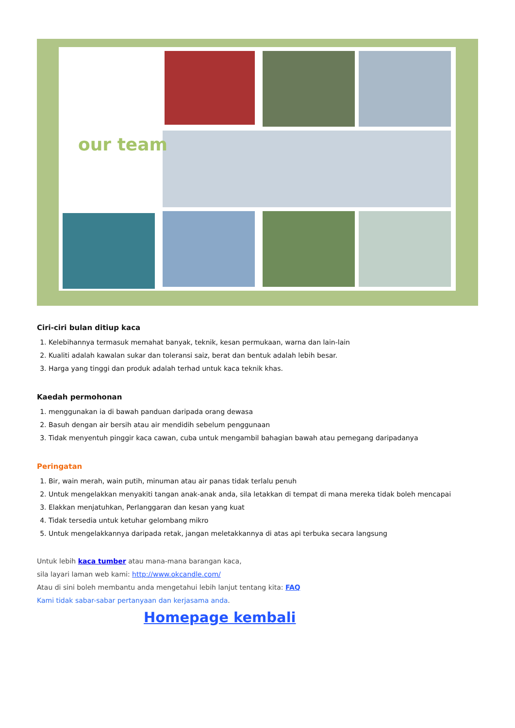our team
Ciri-ciri bulan ditiup kaca
1. Kelebihannya termasuk memahat banyak, teknik, kesan permukaan, warna dan lain-lain
2. Kualiti adalah kawalan sukar dan toleransi saiz, berat dan bentuk adalah lebih besar.
3. Harga yang tinggi dan produk adalah terhad untuk kaca teknik khas.
Kaedah permohonan
1. menggunakan ia di bawah panduan daripada orang dewasa
2. Basuh dengan air bersih atau air mendidih sebelum penggunaan
3. Tidak menyentuh pinggir kaca cawan, cuba untuk mengambil bahagian bawah atau pemegang daripadanya
Peringatan
1. Bir, wain merah, wain putih, minuman atau air panas tidak terlalu penuh
2. Untuk mengelakkan menyakiti tangan anak-anak anda, sila letakkan di tempat di mana mereka tidak boleh mencapai
3. Elakkan menjatuhkan, Perlanggaran dan kesan yang kuat
4. Tidak tersedia untuk ketuhar gelombang mikro
5. Untuk mengelakkannya daripada retak, jangan meletakkannya di atas api terbuka secara langsung
Untuk lebih kaca tumber atau mana-mana barangan kaca,
sila layari laman web kami: http://www.okcandle.com/
Atau di sini boleh membantu anda mengetahui lebih lanjut tentang kita: FAQ
Kami tidak sabar-sabar pertanyaan dan kerjasama anda.
Homepage kembali